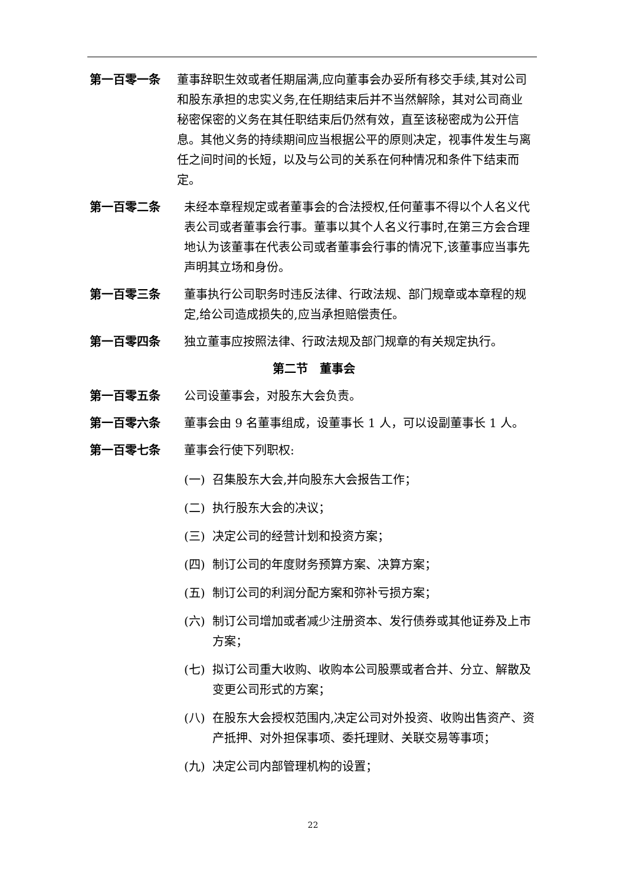第一百零一条 董事辞职生效或者任期届满,应向董事会办妥所有移交手续,其对公司和股东承担的忠实义务,在任期结束后并不当然解除，其对公司商业秘密保密的义务在其任职结束后仍然有效，直至该秘密成为公开信息。其他义务的持续期间应当根据公平的原则决定，视事件发生与离任之间时间的长短，以及与公司的关系在何种情况和条件下结束而定。
第一百零二条 未经本章程规定或者董事会的合法授权,任何董事不得以个人名义代表公司或者董事会行事。董事以其个人名义行事时,在第三方会合理地认为该董事在代表公司或者董事会行事的情况下,该董事应当事先声明其立场和身份。
第一百零三条 董事执行公司职务时违反法律、行政法规、部门规章或本章程的规定,给公司造成损失的,应当承担赔偿责任。
第一百零四条 独立董事应按照法律、行政法规及部门规章的有关规定执行。
第二节　董事会
第一百零五条 公司设董事会，对股东大会负责。
第一百零六条 董事会由 9 名董事组成，设董事长 1 人，可以设副董事长 1 人。
第一百零七条 董事会行使下列职权:
(一) 召集股东大会,并向股东大会报告工作；
(二) 执行股东大会的决议；
(三) 决定公司的经营计划和投资方案；
(四) 制订公司的年度财务预算方案、决算方案；
(五) 制订公司的利润分配方案和弥补亏损方案；
(六) 制订公司增加或者减少注册资本、发行债券或其他证券及上市方案；
(七) 拟订公司重大收购、收购本公司股票或者合并、分立、解散及变更公司形式的方案；
(八) 在股东大会授权范围内,决定公司对外投资、收购出售资产、资产抵押、对外担保事项、委托理财、关联交易等事项；
(九) 决定公司内部管理机构的设置；
22